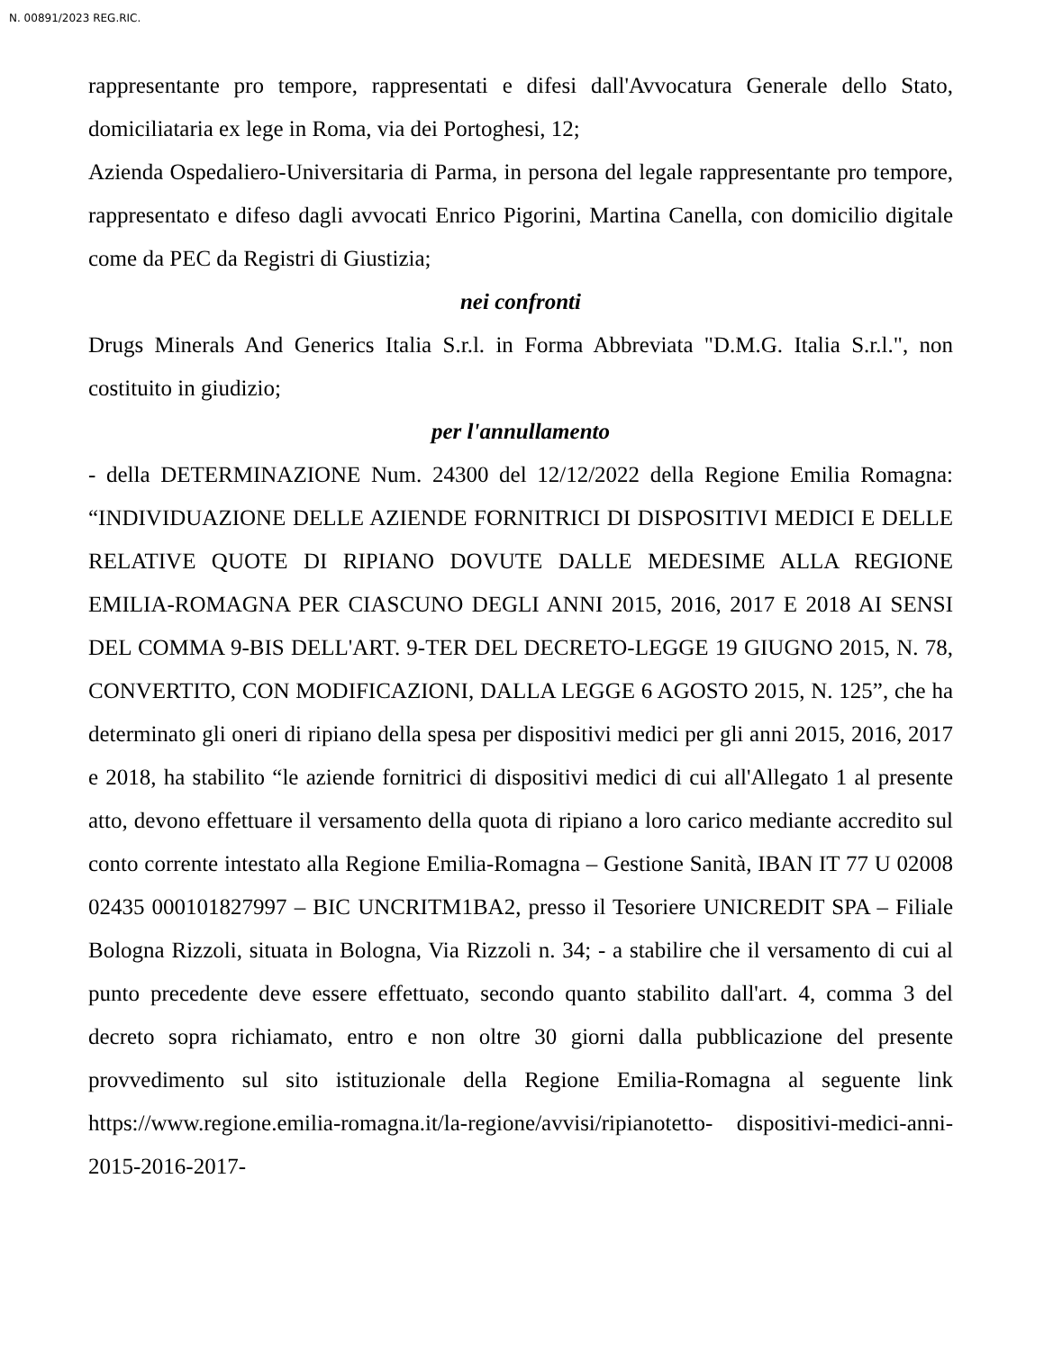N. 00891/2023 REG.RIC.
rappresentante pro tempore, rappresentati e difesi dall'Avvocatura Generale dello Stato, domiciliataria ex lege in Roma, via dei Portoghesi, 12;
Azienda Ospedaliero-Universitaria di Parma, in persona del legale rappresentante pro tempore, rappresentato e difeso dagli avvocati Enrico Pigorini, Martina Canella, con domicilio digitale come da PEC da Registri di Giustizia;
nei confronti
Drugs Minerals And Generics Italia S.r.l. in Forma Abbreviata "D.M.G. Italia S.r.l.", non costituito in giudizio;
per l'annullamento
- della DETERMINAZIONE Num. 24300 del 12/12/2022 della Regione Emilia Romagna: “INDIVIDUAZIONE DELLE AZIENDE FORNITRICI DI DISPOSITIVI MEDICI E DELLE RELATIVE QUOTE DI RIPIANO DOVUTE DALLE MEDESIME ALLA REGIONE EMILIA-ROMAGNA PER CIASCUNO DEGLI ANNI 2015, 2016, 2017 E 2018 AI SENSI DEL COMMA 9-BIS DELL'ART. 9-TER DEL DECRETO-LEGGE 19 GIUGNO 2015, N. 78, CONVERTITO, CON MODIFICAZIONI, DALLA LEGGE 6 AGOSTO 2015, N. 125”, che ha determinato gli oneri di ripiano della spesa per dispositivi medici per gli anni 2015, 2016, 2017 e 2018, ha stabilito “le aziende fornitrici di dispositivi medici di cui all'Allegato 1 al presente atto, devono effettuare il versamento della quota di ripiano a loro carico mediante accredito sul conto corrente intestato alla Regione Emilia-Romagna – Gestione Sanità, IBAN IT 77 U 02008 02435 000101827997 – BIC UNCRITM1BA2, presso il Tesoriere UNICREDIT SPA – Filiale Bologna Rizzoli, situata in Bologna, Via Rizzoli n. 34; - a stabilire che il versamento di cui al punto precedente deve essere effettuato, secondo quanto stabilito dall'art. 4, comma 3 del decreto sopra richiamato, entro e non oltre 30 giorni dalla pubblicazione del presente provvedimento sul sito istituzionale della Regione Emilia-Romagna al seguente link https://www.regione.emilia-romagna.it/la-regione/avvisi/ripianotetto- dispositivi-medici-anni-2015-2016-2017-